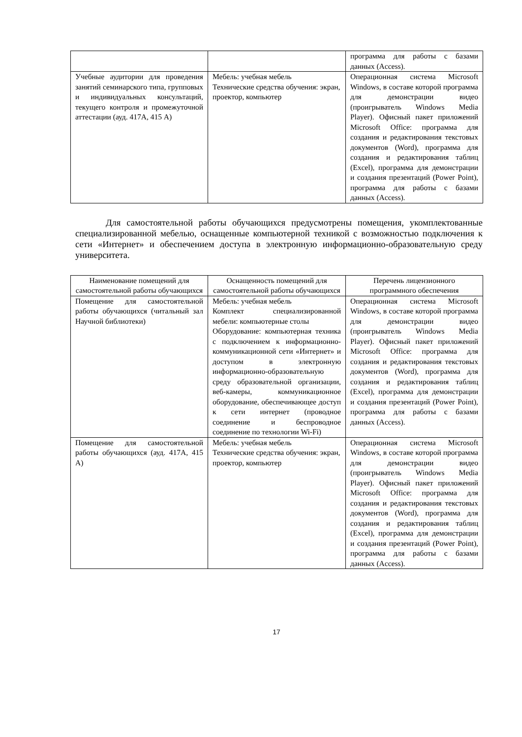| | | программа для работы с базами данных (Access). |
| Учебные аудитории для проведения занятий семинарского типа, групповых и индивидуальных консультаций, текущего контроля и промежуточной аттестации (ауд. 417А, 415 А) | Мебель: учебная мебель Технические средства обучения: экран, проектор, компьютер | Операционная система Microsoft Windows, в составе которой программа для демонстрации видео (проигрыватель Windows Media Player). Офисный пакет приложений Microsoft Office: программа для создания и редактирования текстовых документов (Word), программа для создания и редактирования таблиц (Excel), программа для демонстрации и создания презентаций (Power Point), программа для работы с базами данных (Access). |
Для самостоятельной работы обучающихся предусмотрены помещения, укомплектованные специализированной мебелью, оснащенные компьютерной техникой с возможностью подключения к сети «Интернет» и обеспечением доступа в электронную информационно-образовательную среду университета.
| Наименование помещений для самостоятельной работы обучающихся | Оснащенность помещений для самостоятельной работы обучающихся | Перечень лицензионного программного обеспечения |
| --- | --- | --- |
| Помещение для самостоятельной работы обучающихся (читальный зал Научной библиотеки) | Мебель: учебная мебель Комплект специализированной мебели: компьютерные столы Оборудование: компьютерная техника с подключением к информационно-коммуникационной сети «Интернет» и доступом в электронную информационно-образовательную среду образовательной организации, веб-камеры, коммуникационное оборудование, обеспечивающее доступ к сети интернет (проводное соединение и беспроводное соединение по технологии Wi-Fi) | Операционная система Microsoft Windows, в составе которой программа для демонстрации видео (проигрыватель Windows Media Player). Офисный пакет приложений Microsoft Office: программа для создания и редактирования текстовых документов (Word), программа для создания и редактирования таблиц (Excel), программа для демонстрации и создания презентаций (Power Point), программа для работы с базами данных (Access). |
| Помещение для самостоятельной работы обучающихся (ауд. 417А, 415 А) | Мебель: учебная мебель Технические средства обучения: экран, проектор, компьютер | Операционная система Microsoft Windows, в составе которой программа для демонстрации видео (проигрыватель Windows Media Player). Офисный пакет приложений Microsoft Office: программа для создания и редактирования текстовых документов (Word), программа для создания и редактирования таблиц (Excel), программа для демонстрации и создания презентаций (Power Point), программа для работы с базами данных (Access). |
17